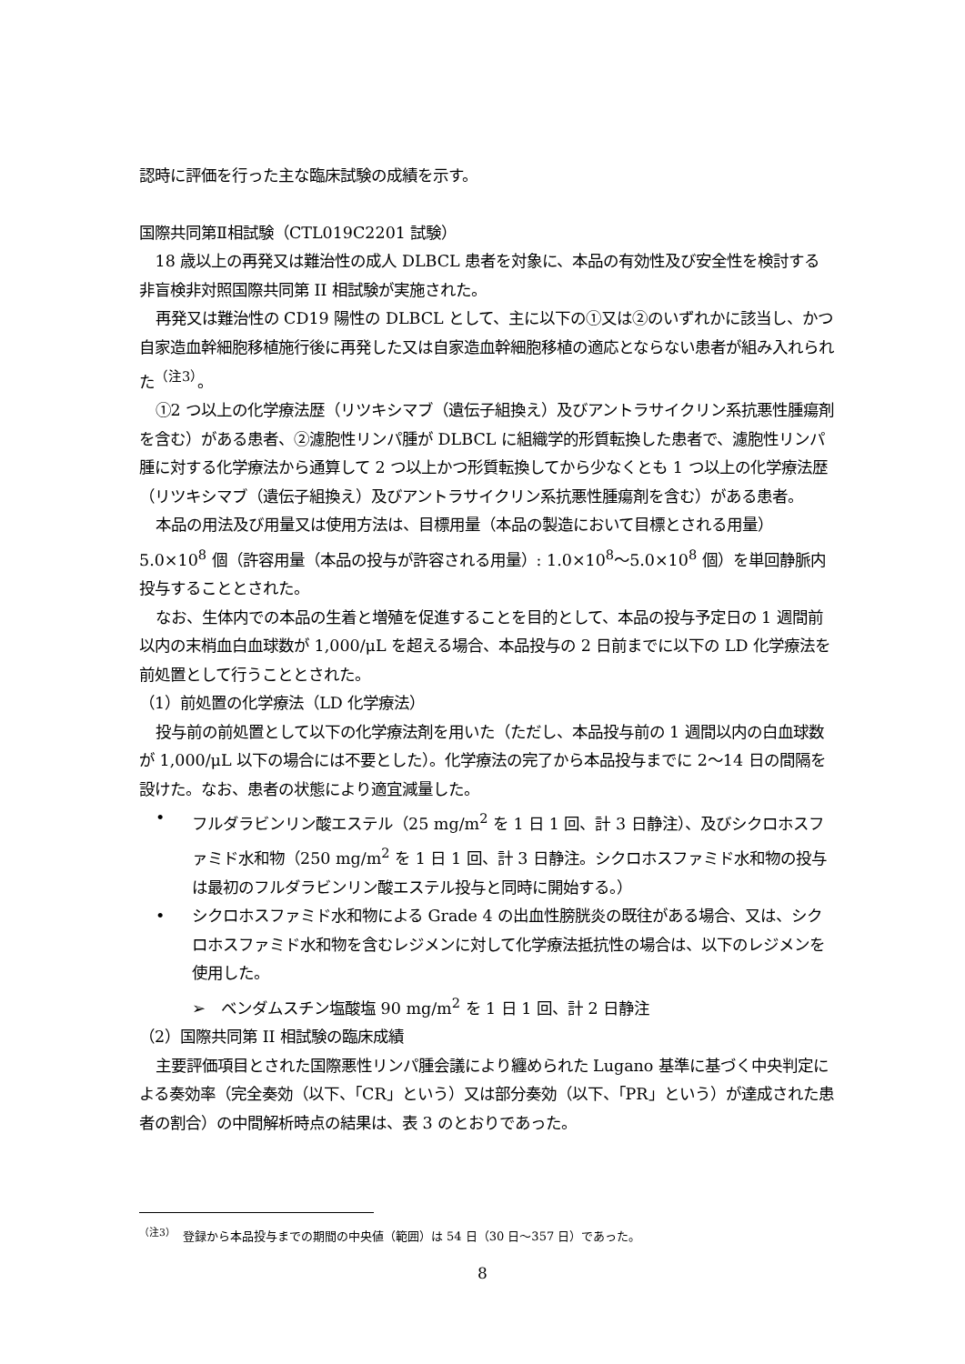認時に評価を行った主な臨床試験の成績を示す。
国際共同第Ⅱ相試験（CTL019C2201 試験）
18 歳以上の再発又は難治性の成人 DLBCL 患者を対象に、本品の有効性及び安全性を検討する非盲検非対照国際共同第 II 相試験が実施された。
再発又は難治性の CD19 陽性の DLBCL として、主に以下の①又は②のいずれかに該当し、かつ自家造血幹細胞移植施行後に再発した又は自家造血幹細胞移植の適応とならない患者が組み入れられた<sup>（注3）</sup>。
①2 つ以上の化学療法歴（リツキシマブ（遺伝子組換え）及びアントラサイクリン系抗悪性腫瘍剤を含む）がある患者、②濾胞性リンパ腫が DLBCL に組織学的形質転換した患者で、濾胞性リンパ腫に対する化学療法から通算して 2 つ以上かつ形質転換してから少なくとも 1 つ以上の化学療法歴（リツキシマブ（遺伝子組換え）及びアントラサイクリン系抗悪性腫瘍剤を含む）がある患者。
本品の用法及び用量又は使用方法は、目標用量（本品の製造において目標とされる用量）5.0×10<sup>8</sup> 個（許容用量（本品の投与が許容される用量）: 1.0×10<sup>8</sup>～5.0×10<sup>8</sup> 個）を単回静脈内投与することとされた。
なお、生体内での本品の生着と増殖を促進することを目的として、本品の投与予定日の 1 週間前以内の末梢血白血球数が 1,000/μL を超える場合、本品投与の 2 日前までに以下の LD 化学療法を前処置として行うこととされた。
（1）前処置の化学療法（LD 化学療法）
投与前の前処置として以下の化学療法剤を用いた（ただし、本品投与前の 1 週間以内の白血球数が 1,000/μL 以下の場合には不要とした）。化学療法の完了から本品投与までに 2～14 日の間隔を設けた。なお、患者の状態により適宜減量した。
• フルダラビンリン酸エステル（25 mg/m<sup>2</sup> を 1 日 1 回、計 3 日静注）、及びシクロホスファミド水和物（250 mg/m<sup>2</sup> を 1 日 1 回、計 3 日静注。シクロホスファミド水和物の投与は最初のフルダラビンリン酸エステル投与と同時に開始する。）
• シクロホスファミド水和物による Grade 4 の出血性膀胱炎の既往がある場合、又は、シクロホスファミド水和物を含むレジメンに対して化学療法抵抗性の場合は、以下のレジメンを使用した。
➢　ベンダムスチン塩酸塩 90 mg/m<sup>2</sup> を 1 日 1 回、計 2 日静注
（2）国際共同第 II 相試験の臨床成績
主要評価項目とされた国際悪性リンパ腫会議により纏められた Lugano 基準に基づく中央判定による奏効率（完全奏効（以下、「CR」という）又は部分奏効（以下、「PR」という）が達成された患者の割合）の中間解析時点の結果は、表 3 のとおりであった。
<sup>（注3）</sup>　登録から本品投与までの期間の中央値（範囲）は 54 日（30 日～357 日）であった。
8